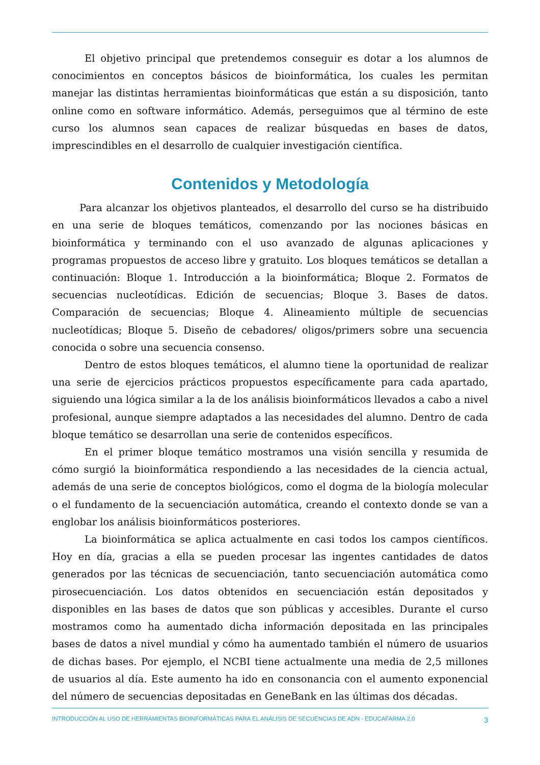El objetivo principal que pretendemos conseguir es dotar a los alumnos de conocimientos en conceptos básicos de bioinformática, los cuales les permitan manejar las distintas herramientas bioinformáticas que están a su disposición, tanto online como en software informático. Además, perseguimos que al término de este curso los alumnos sean capaces de realizar búsquedas en bases de datos, imprescindibles en el desarrollo de cualquier investigación científica.
Contenidos y Metodología
Para alcanzar los objetivos planteados, el desarrollo del curso se ha distribuido en una serie de bloques temáticos, comenzando por las nociones básicas en bioinformática y terminando con el uso avanzado de algunas aplicaciones y programas propuestos de acceso libre y gratuito. Los bloques temáticos se detallan a continuación: Bloque 1. Introducción a la bioinformática; Bloque 2. Formatos de secuencias nucleotídicas. Edición de secuencias; Bloque 3. Bases de datos. Comparación de secuencias; Bloque 4. Alineamiento múltiple de secuencias nucleotídicas; Bloque 5. Diseño de cebadores/ oligos/primers sobre una secuencia conocida o sobre una secuencia consenso.
Dentro de estos bloques temáticos, el alumno tiene la oportunidad de realizar una serie de ejercicios prácticos propuestos específicamente para cada apartado, siguiendo una lógica similar a la de los análisis bioinformáticos llevados a cabo a nivel profesional, aunque siempre adaptados a las necesidades del alumno. Dentro de cada bloque temático se desarrollan una serie de contenidos específicos.
En el primer bloque temático mostramos una visión sencilla y resumida de cómo surgió la bioinformática respondiendo a las necesidades de la ciencia actual, además de una serie de conceptos biológicos, como el dogma de la biología molecular o el fundamento de la secuenciación automática, creando el contexto donde se van a englobar los análisis bioinformáticos posteriores.
La bioinformática se aplica actualmente en casi todos los campos científicos. Hoy en día, gracias a ella se pueden procesar las ingentes cantidades de datos generados por las técnicas de secuenciación, tanto secuenciación automática como pirosecuenciación. Los datos obtenidos en secuenciación están depositados y disponibles en las bases de datos que son públicas y accesibles. Durante el curso mostramos como ha aumentado dicha información depositada en las principales bases de datos a nivel mundial y cómo ha aumentado también el número de usuarios de dichas bases. Por ejemplo, el NCBI tiene actualmente una media de 2,5 millones de usuarios al día. Este aumento ha ido en consonancia con el aumento exponencial del número de secuencias depositadas en GeneBank en las últimas dos décadas.
INTRODUCCIÓN AL USO DE HERRAMIENTAS BIOINFORMÁTICAS PARA EL ANÁLISIS DE SECUENCIAS DE ADN - EDUCAFARMA 2.0 3